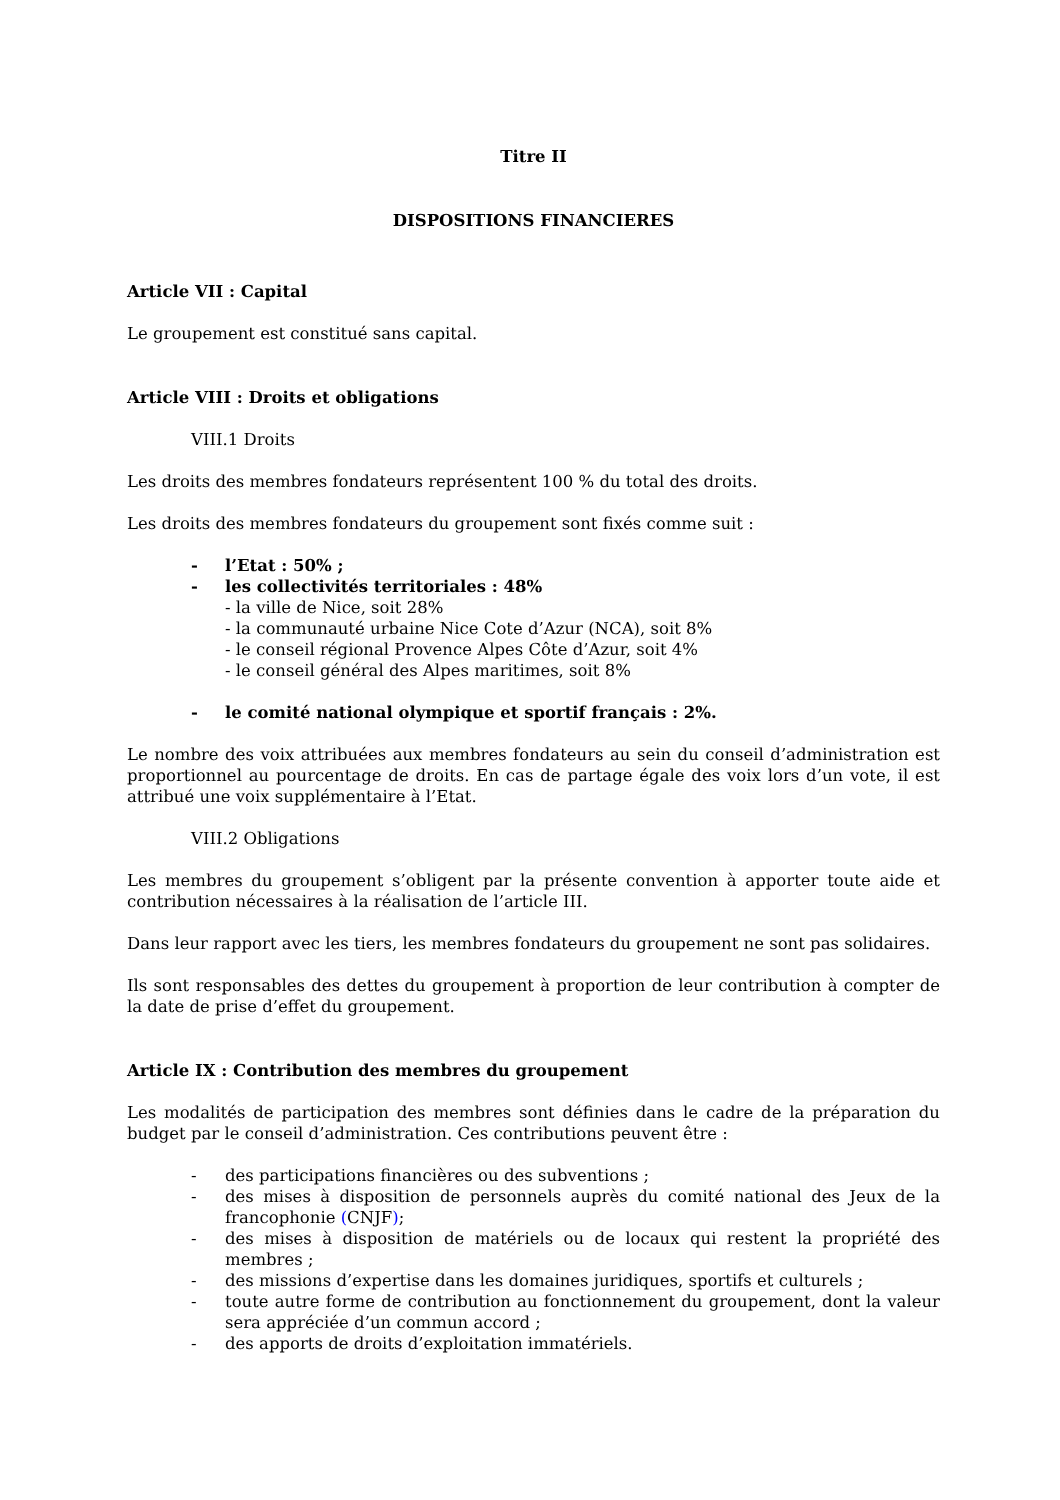Titre II
DISPOSITIONS FINANCIERES
Article VII : Capital
Le groupement est constitué sans capital.
Article VIII : Droits et obligations
VIII.1 Droits
Les droits des membres fondateurs représentent 100 % du total des droits.
Les droits des membres fondateurs du groupement sont fixés comme suit :
- l’Etat : 50% ;
- les collectivités territoriales : 48%
- la ville de Nice, soit 28%
- la communauté urbaine Nice Cote d’Azur (NCA), soit 8%
- le conseil régional Provence Alpes Côte d’Azur, soit 4%
- le conseil général des Alpes maritimes, soit 8%
- le comité national olympique et sportif français : 2%.
Le nombre des voix attribuées aux membres fondateurs au sein du conseil d’administration est proportionnel au pourcentage de droits. En cas de partage égale des voix lors d’un vote, il est attribué une voix supplémentaire à l’Etat.
VIII.2 Obligations
Les membres du groupement s’obligent par la présente convention à apporter toute aide et contribution nécessaires à la réalisation de l’article III.
Dans leur rapport avec les tiers, les membres fondateurs du groupement ne sont pas solidaires.
Ils sont responsables des dettes du groupement à proportion de leur contribution à compter de la date de prise d’effet du groupement.
Article IX : Contribution des membres du groupement
Les modalités de participation des membres sont définies dans le cadre de la préparation du budget par le conseil d’administration. Ces contributions peuvent être :
- des participations financières ou des subventions ;
- des mises à disposition de personnels auprès du comité national des Jeux de la francophonie (CNJF);
- des mises à disposition de matériels ou de locaux qui restent la propriété des membres ;
- des missions d’expertise dans les domaines juridiques, sportifs et culturels ;
- toute autre forme de contribution au fonctionnement du groupement, dont la valeur sera appréciée d’un commun accord ;
- des apports de droits d’exploitation immatériels.